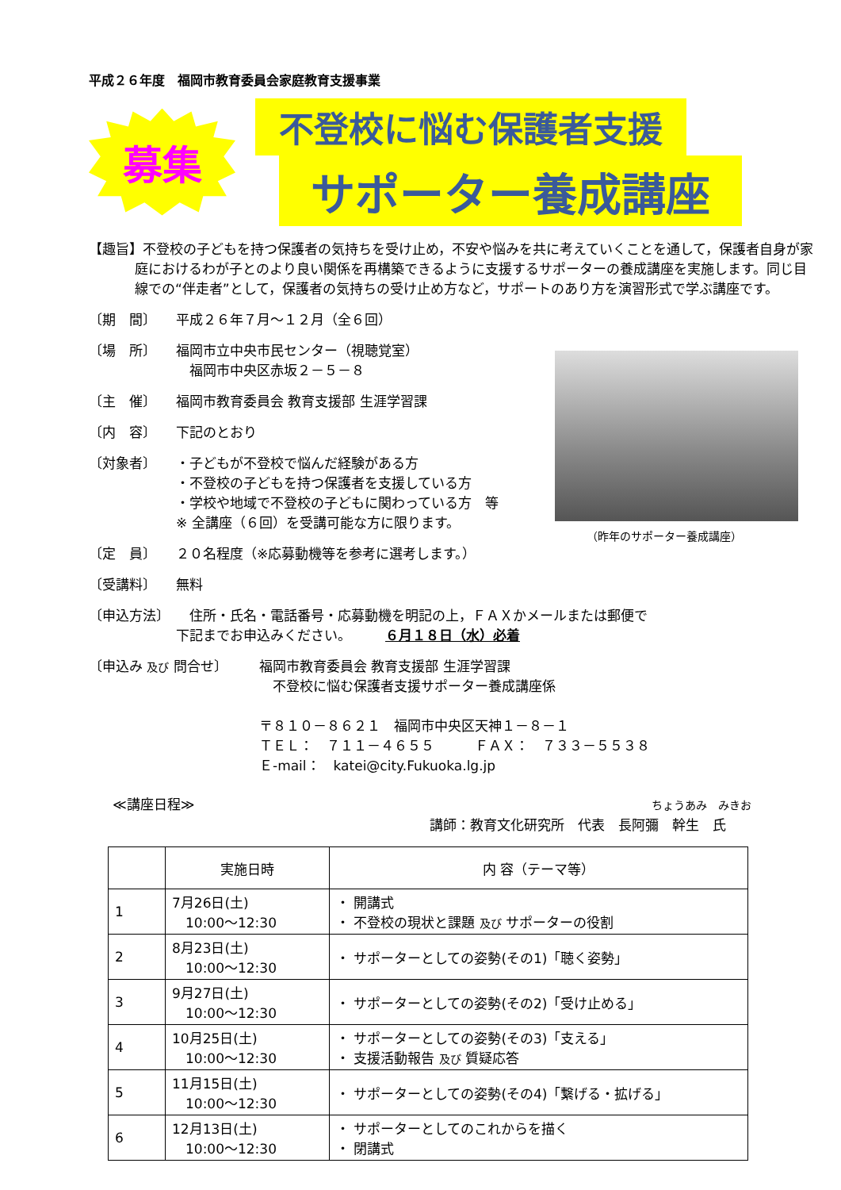平成２６年度　福岡市教育委員会家庭教育支援事業
募集
不登校に悩む保護者支援
サポーター養成講座
【趣旨】不登校の子どもを持つ保護者の気持ちを受け止め，不安や悩みを共に考えていくことを通して，保護者自身が家庭におけるわが子とのより良い関係を再構築できるように支援するサポーターの養成講座を実施します。同じ目線での“伴走者”として，保護者の気持ちの受け止め方など，サポートのあり方を演習形式で学ぶ講座です。
〔期　間〕 平成２６年７月～１２月（全６回）
〔場　所〕 福岡市立中央市民センター（視聴覚室）
　福岡市中央区赤坂２－５－８
〔主　催〕 福岡市教育委員会 教育支援部 生涯学習課
〔内　容〕 下記のとおり
〔対象者〕 ・子どもが不登校で悩んだ経験がある方
・不登校の子どもを持つ保護者を支援している方
・学校や地域で不登校の子どもに関わっている方　等
※ 全講座（６回）を受講可能な方に限ります。
（昨年のサポーター養成講座）
〔定　員〕 ２０名程度（※応募動機等を参考に選考します。）
〔受講料〕 無料
〔申込方法〕 　住所・氏名・電話番号・応募動機を明記の上，ＦＡＸかメールまたは郵便で
下記までお申込みください。　　　６月１８日（水）必着
〔申込み 及び 問合せ〕 福岡市教育委員会 教育支援部 生涯学習課
　不登校に悩む保護者支援サポーター養成講座係
〒８１０－８６２１　福岡市中央区天神１－８－１
ＴＥＬ：　７１１－４６５５　　　ＦＡＸ：　７３３－５５３８
Ｅ-mail：　katei@city.Fukuoka.lg.jp
≪講座日程≫
ちょうあみ　みきお
講師：教育文化研究所　代表　長阿彌　幹生　氏
| | 実施日時 | 内 容（テーマ等） |
| --- | --- | --- |
| 1 | 7月26日(土) 10:00～12:30 | ・ 開講式 ・ 不登校の現状と課題 及び サポーターの役割 |
| 2 | 8月23日(土) 10:00～12:30 | ・ サポーターとしての姿勢(その1)「聴く姿勢」 |
| 3 | 9月27日(土) 10:00～12:30 | ・ サポーターとしての姿勢(その2)「受け止める」 |
| 4 | 10月25日(土) 10:00～12:30 | ・ サポーターとしての姿勢(その3)「支える」 ・ 支援活動報告 及び 質疑応答 |
| 5 | 11月15日(土) 10:00～12:30 | ・ サポーターとしての姿勢(その4)「繋げる・拡げる」 |
| 6 | 12月13日(土) 10:00～12:30 | ・ サポーターとしてのこれからを描く ・ 閉講式 |